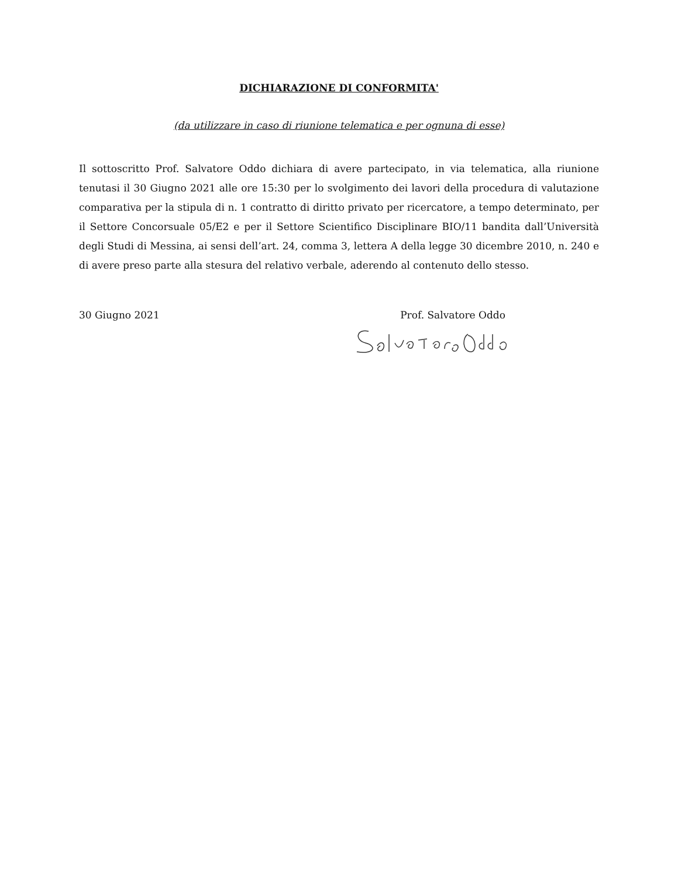DICHIARAZIONE DI CONFORMITA'
(da utilizzare in caso di riunione telematica e per ognuna di esse)
Il sottoscritto Prof. Salvatore Oddo dichiara di avere partecipato, in via telematica, alla riunione tenutasi il 30 Giugno 2021 alle ore 15:30 per lo svolgimento dei lavori della procedura di valutazione comparativa per la stipula di n. 1 contratto di diritto privato per ricercatore, a tempo determinato, per il Settore Concorsuale 05/E2 e per il Settore Scientifico Disciplinare BIO/11 bandita dall’Università degli Studi di Messina, ai sensi dell’art. 24, comma 3, lettera A della legge 30 dicembre 2010, n. 240 e di avere preso parte alla stesura del relativo verbale, aderendo al contenuto dello stesso.
30 Giugno 2021 Prof. Salvatore Oddo